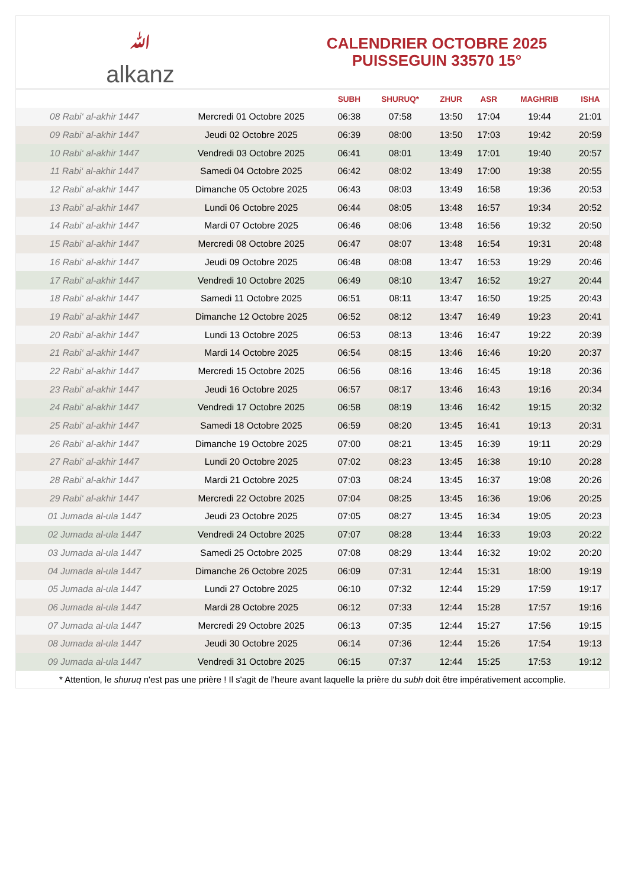ﷲalkanz
CALENDRIER OCTOBRE 2025
PUISSEGUIN 33570 15°
| | | SUBH | SHURUQ* | ZHUR | ASR | MAGHRIB | ISHA |
| --- | --- | --- | --- | --- | --- | --- | --- |
| 08 Rabi‘ al-akhir 1447 | Mercredi 01 Octobre 2025 | 06:38 | 07:58 | 13:50 | 17:04 | 19:44 | 21:01 |
| 09 Rabi‘ al-akhir 1447 | Jeudi 02 Octobre 2025 | 06:39 | 08:00 | 13:50 | 17:03 | 19:42 | 20:59 |
| 10 Rabi‘ al-akhir 1447 | Vendredi 03 Octobre 2025 | 06:41 | 08:01 | 13:49 | 17:01 | 19:40 | 20:57 |
| 11 Rabi‘ al-akhir 1447 | Samedi 04 Octobre 2025 | 06:42 | 08:02 | 13:49 | 17:00 | 19:38 | 20:55 |
| 12 Rabi‘ al-akhir 1447 | Dimanche 05 Octobre 2025 | 06:43 | 08:03 | 13:49 | 16:58 | 19:36 | 20:53 |
| 13 Rabi‘ al-akhir 1447 | Lundi 06 Octobre 2025 | 06:44 | 08:05 | 13:48 | 16:57 | 19:34 | 20:52 |
| 14 Rabi‘ al-akhir 1447 | Mardi 07 Octobre 2025 | 06:46 | 08:06 | 13:48 | 16:56 | 19:32 | 20:50 |
| 15 Rabi‘ al-akhir 1447 | Mercredi 08 Octobre 2025 | 06:47 | 08:07 | 13:48 | 16:54 | 19:31 | 20:48 |
| 16 Rabi‘ al-akhir 1447 | Jeudi 09 Octobre 2025 | 06:48 | 08:08 | 13:47 | 16:53 | 19:29 | 20:46 |
| 17 Rabi‘ al-akhir 1447 | Vendredi 10 Octobre 2025 | 06:49 | 08:10 | 13:47 | 16:52 | 19:27 | 20:44 |
| 18 Rabi‘ al-akhir 1447 | Samedi 11 Octobre 2025 | 06:51 | 08:11 | 13:47 | 16:50 | 19:25 | 20:43 |
| 19 Rabi‘ al-akhir 1447 | Dimanche 12 Octobre 2025 | 06:52 | 08:12 | 13:47 | 16:49 | 19:23 | 20:41 |
| 20 Rabi‘ al-akhir 1447 | Lundi 13 Octobre 2025 | 06:53 | 08:13 | 13:46 | 16:47 | 19:22 | 20:39 |
| 21 Rabi‘ al-akhir 1447 | Mardi 14 Octobre 2025 | 06:54 | 08:15 | 13:46 | 16:46 | 19:20 | 20:37 |
| 22 Rabi‘ al-akhir 1447 | Mercredi 15 Octobre 2025 | 06:56 | 08:16 | 13:46 | 16:45 | 19:18 | 20:36 |
| 23 Rabi‘ al-akhir 1447 | Jeudi 16 Octobre 2025 | 06:57 | 08:17 | 13:46 | 16:43 | 19:16 | 20:34 |
| 24 Rabi‘ al-akhir 1447 | Vendredi 17 Octobre 2025 | 06:58 | 08:19 | 13:46 | 16:42 | 19:15 | 20:32 |
| 25 Rabi‘ al-akhir 1447 | Samedi 18 Octobre 2025 | 06:59 | 08:20 | 13:45 | 16:41 | 19:13 | 20:31 |
| 26 Rabi‘ al-akhir 1447 | Dimanche 19 Octobre 2025 | 07:00 | 08:21 | 13:45 | 16:39 | 19:11 | 20:29 |
| 27 Rabi‘ al-akhir 1447 | Lundi 20 Octobre 2025 | 07:02 | 08:23 | 13:45 | 16:38 | 19:10 | 20:28 |
| 28 Rabi‘ al-akhir 1447 | Mardi 21 Octobre 2025 | 07:03 | 08:24 | 13:45 | 16:37 | 19:08 | 20:26 |
| 29 Rabi‘ al-akhir 1447 | Mercredi 22 Octobre 2025 | 07:04 | 08:25 | 13:45 | 16:36 | 19:06 | 20:25 |
| 01 Jumada al-ula 1447 | Jeudi 23 Octobre 2025 | 07:05 | 08:27 | 13:45 | 16:34 | 19:05 | 20:23 |
| 02 Jumada al-ula 1447 | Vendredi 24 Octobre 2025 | 07:07 | 08:28 | 13:44 | 16:33 | 19:03 | 20:22 |
| 03 Jumada al-ula 1447 | Samedi 25 Octobre 2025 | 07:08 | 08:29 | 13:44 | 16:32 | 19:02 | 20:20 |
| 04 Jumada al-ula 1447 | Dimanche 26 Octobre 2025 | 06:09 | 07:31 | 12:44 | 15:31 | 18:00 | 19:19 |
| 05 Jumada al-ula 1447 | Lundi 27 Octobre 2025 | 06:10 | 07:32 | 12:44 | 15:29 | 17:59 | 19:17 |
| 06 Jumada al-ula 1447 | Mardi 28 Octobre 2025 | 06:12 | 07:33 | 12:44 | 15:28 | 17:57 | 19:16 |
| 07 Jumada al-ula 1447 | Mercredi 29 Octobre 2025 | 06:13 | 07:35 | 12:44 | 15:27 | 17:56 | 19:15 |
| 08 Jumada al-ula 1447 | Jeudi 30 Octobre 2025 | 06:14 | 07:36 | 12:44 | 15:26 | 17:54 | 19:13 |
| 09 Jumada al-ula 1447 | Vendredi 31 Octobre 2025 | 06:15 | 07:37 | 12:44 | 15:25 | 17:53 | 19:12 |
* Attention, le shuruq n'est pas une prière ! Il s'agit de l'heure avant laquelle la prière du subh doit être impérativement accomplie.